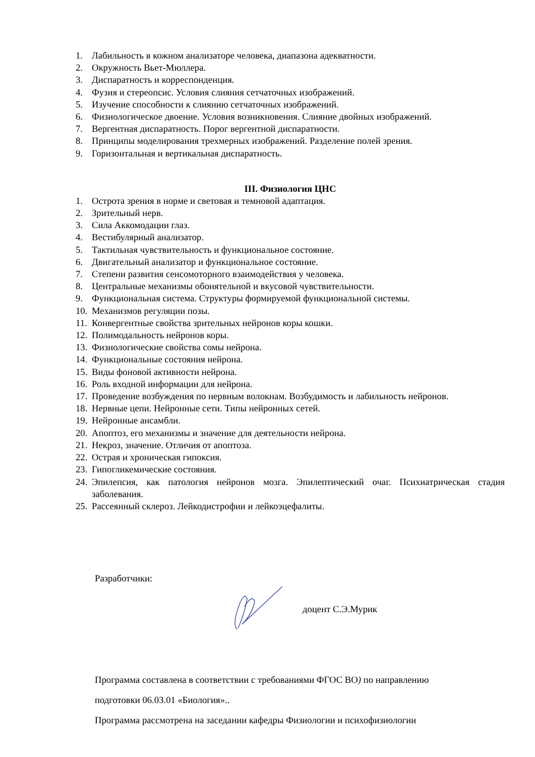1. Лабильность в кожном анализаторе человека, диапазона адекватности.
2. Окружность Вьет-Мюллера.
3. Диспаратность и корреспонденция.
4. Фузия и стереопсис. Условия слияния сетчаточных изображений.
5. Изучение способности к слиянию сетчаточных изображений.
6. Физиологическое двоение. Условия возникновения. Слияние двойных изображений.
7. Вергентная диспаратность. Порог вергентной диспаратности.
8. Принципы моделирования трехмерных изображений. Разделение полей зрения.
9. Горизонтальная и вертикальная диспаратность.
III. Физиология ЦНС
1. Острота зрения в норме и световая и темновой адаптация.
2. Зрительный нерв.
3. Сила Аккомодации глаз.
4. Вестибулярный анализатор.
5. Тактильная чувствительность и функциональное состояние.
6. Двигательный анализатор и функциональное состояние.
7. Степени развития сенсомоторного взаимодействия у человека.
8. Центральные механизмы обонятельной и вкусовой чувствительности.
9. Функциональная система. Структуры формируемой функциональной системы.
10. Механизмов регуляции позы.
11. Конвергентные свойства зрительных нейронов коры кошки.
12. Полимодальность нейронов коры.
13. Физиологические свойства сомы нейрона.
14. Функциональные состояния нейрона.
15. Виды фоновой активности нейрона.
16. Роль входной информации для нейрона.
17. Проведение возбуждения по нервным волокнам. Возбудимость и лабильность нейронов.
18. Нервные цепи. Нейронные сети. Типы нейронных сетей.
19. Нейронные ансамбли.
20. Апоптоз, его механизмы и значение для деятельности нейрона.
21. Некроз, значение. Отличия от апоптоза.
22. Острая и хроническая гипоксия.
23. Гипогликемические состояния.
24. Эпилепсия, как патология нейронов мозга. Эпилептический очаг. Психиатрическая стадия заболевания.
25. Рассеянный склероз. Лейкодистрофии и лейкоэцефалиты.
Разработчики:
доцент С.Э.Мурик
Программа составлена в соответствии с требованиями ФГОС ВО) по направлению
подготовки 06.03.01 «Биология»..
Программа рассмотрена на заседании кафедры Физиологии и психофизиологии